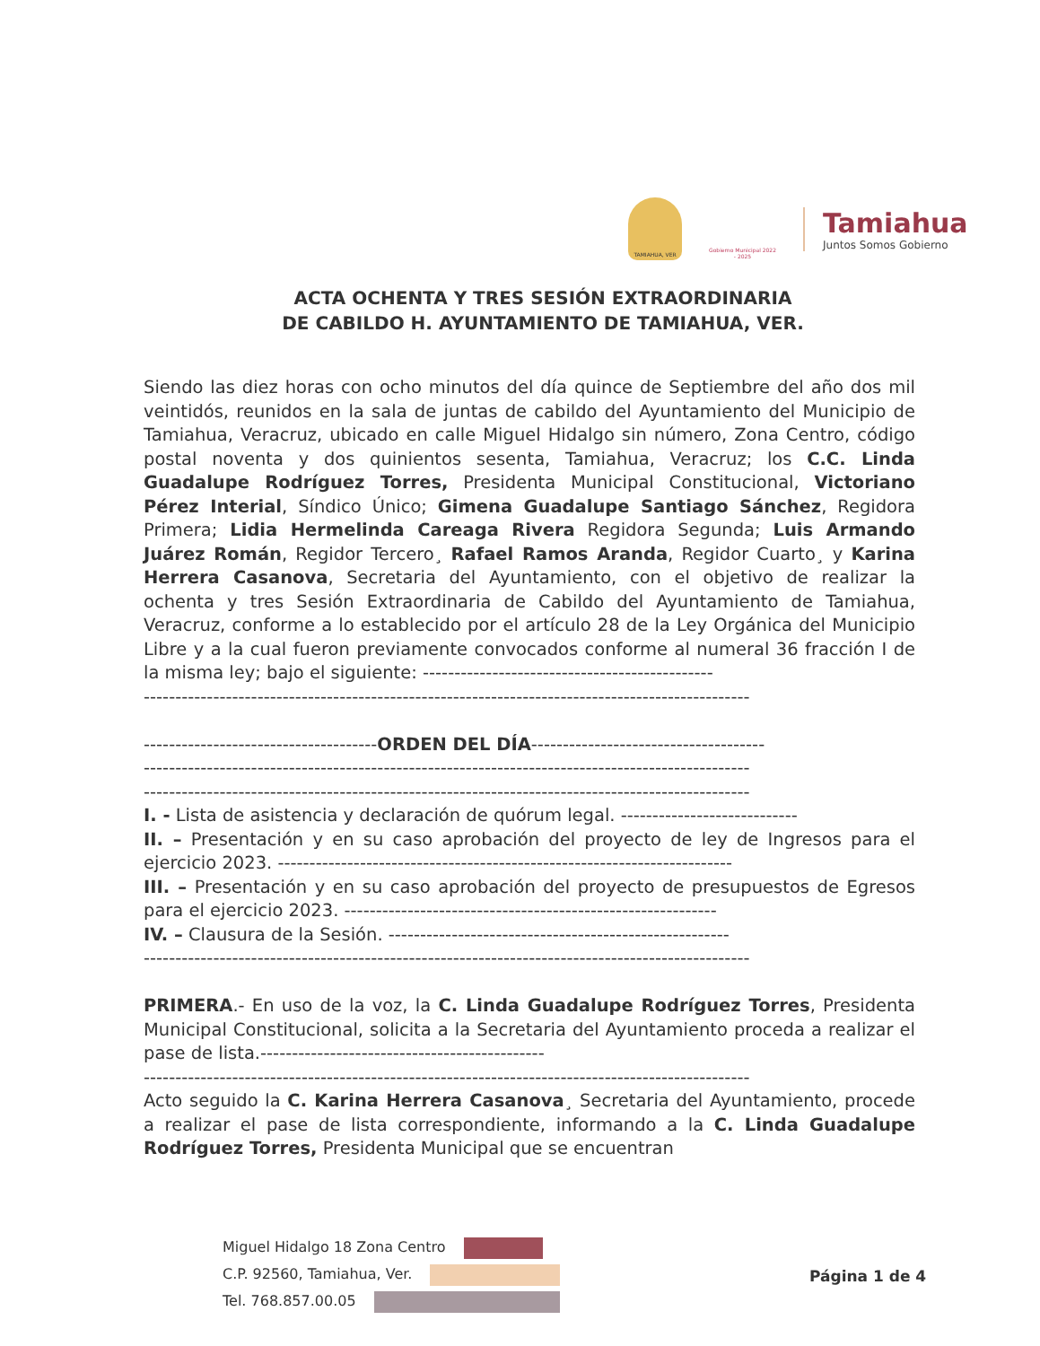TAMIAHUA, VER
Gobierno Municipal 2022 - 2025
Tamiahua
Juntos Somos Gobierno
ACTA OCHENTA Y TRES SESIÓN EXTRAORDINARIA
DE CABILDO H. AYUNTAMIENTO DE TAMIAHUA, VER.
Siendo las diez horas con ocho minutos del día quince de Septiembre del año dos mil veintidós, reunidos en la sala de juntas de cabildo del Ayuntamiento del Municipio de Tamiahua, Veracruz, ubicado en calle Miguel Hidalgo sin número, Zona Centro, código postal noventa y dos quinientos sesenta, Tamiahua, Veracruz; los C.C. Linda Guadalupe Rodríguez Torres, Presidenta Municipal Constitucional, Victoriano Pérez Interial, Síndico Único; Gimena Guadalupe Santiago Sánchez, Regidora Primera; Lidia Hermelinda Careaga Rivera Regidora Segunda; Luis Armando Juárez Román, Regidor Tercero¸ Rafael Ramos Aranda, Regidor Cuarto¸ y Karina Herrera Casanova, Secretaria del Ayuntamiento, con el objetivo de realizar la ochenta y tres Sesión Extraordinaria de Cabildo del Ayuntamiento de Tamiahua, Veracruz, conforme a lo establecido por el artículo 28 de la Ley Orgánica del Municipio Libre y a la cual fueron previamente convocados conforme al numeral 36 fracción I de la misma ley; bajo el siguiente: ----------------------------------------------
------------------------------------------------------------------------------------------------
-------------------------------------ORDEN DEL DÍA-------------------------------------
------------------------------------------------------------------------------------------------
------------------------------------------------------------------------------------------------
I. - Lista de asistencia y declaración de quórum legal. ----------------------------
II. – Presentación y en su caso aprobación del proyecto de ley de Ingresos para el ejercicio 2023. ------------------------------------------------------------------------
III. – Presentación y en su caso aprobación del proyecto de presupuestos de Egresos para el ejercicio 2023. -----------------------------------------------------------
IV. – Clausura de la Sesión. ------------------------------------------------------
------------------------------------------------------------------------------------------------
PRIMERA.- En uso de la voz, la C. Linda Guadalupe Rodríguez Torres, Presidenta Municipal Constitucional, solicita a la Secretaria del Ayuntamiento proceda a realizar el pase de lista.---------------------------------------------
------------------------------------------------------------------------------------------------
Acto seguido la C. Karina Herrera Casanova¸ Secretaria del Ayuntamiento, procede a realizar el pase de lista correspondiente, informando a la C. Linda Guadalupe Rodríguez Torres, Presidenta Municipal que se encuentran
Miguel Hidalgo 18 Zona Centro
C.P. 92560, Tamiahua, Ver.
Tel. 768.857.00.05
Página 1 de 4